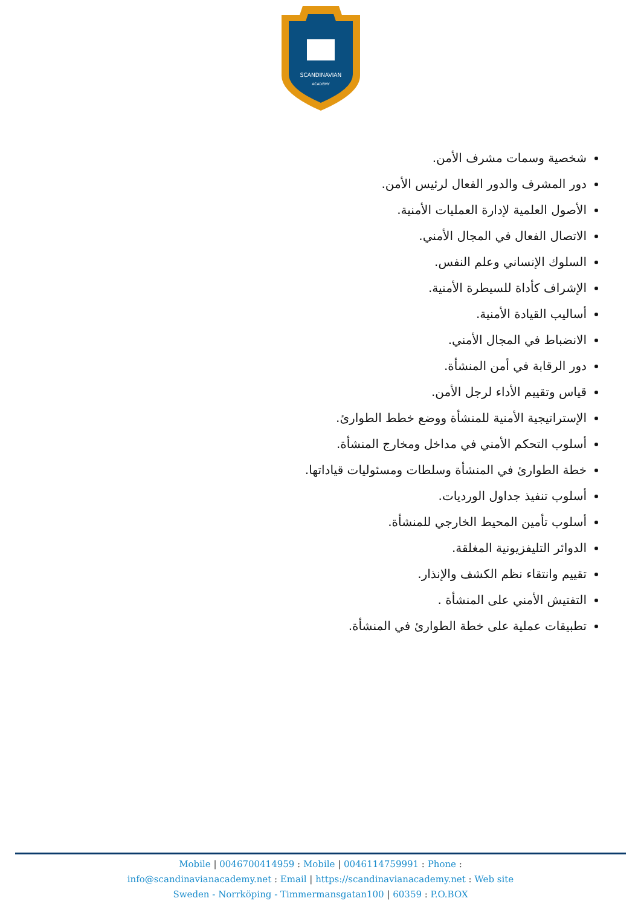SCANDINAVIAN
ACADEMY
شخصية وسمات مشرف الأمن.
دور المشرف والدور الفعال لرئيس الأمن.
الأصول العلمية لإدارة العمليات الأمنية.
الاتصال الفعال في المجال الأمني.
السلوك الإنساني وعلم النفس.
الإشراف كأداة للسيطرة الأمنية.
أساليب القيادة الأمنية.
الانضباط في المجال الأمني.
دور الرقابة في أمن المنشأة.
قياس وتقييم الأداء لرجل الأمن.
الإستراتيجية الأمنية للمنشأة ووضع خطط الطوارئ.
أسلوب التحكم الأمني في مداخل ومخارج المنشأة.
خطة الطوارئ في المنشأة وسلطات ومسئوليات قياداتها.
أسلوب تنفيذ جداول الورديات.
أسلوب تأمين المحيط الخارجي للمنشأة.
الدوائر التليفزيونية المغلقة.
تقييم وانتقاء نظم الكشف والإنذار.
التفتيش الأمني على المنشأة .
تطبيقات عملية على خطة الطوارئ في المنشأة.
Mobile | 0046700414959 : Mobile | 0046114759991 : Phone :
info@scandinavianacademy.net : Email | https://scandinavianacademy.net : Web site
Sweden - Norrköping - Timmermansgatan100 | 60359 : P.O.BOX